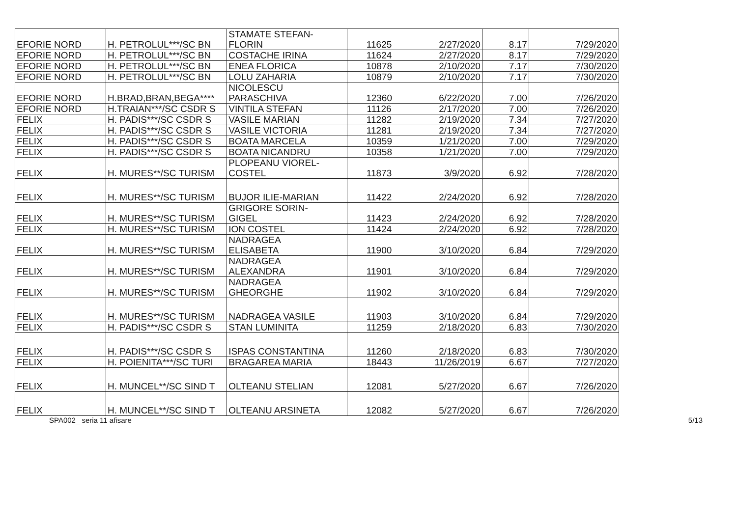| EFORIE NORD | H. PETROLUL***/SC BN | STAMATE STEFAN- FLORIN | 11625 | 2/27/2020 | 8.17 | 7/29/2020 |
| EFORIE NORD | H. PETROLUL***/SC BN | COSTACHE IRINA | 11624 | 2/27/2020 | 8.17 | 7/29/2020 |
| EFORIE NORD | H. PETROLUL***/SC BN | ENEA FLORICA | 10878 | 2/10/2020 | 7.17 | 7/30/2020 |
| EFORIE NORD | H. PETROLUL***/SC BN | LOLU ZAHARIA | 10879 | 2/10/2020 | 7.17 | 7/30/2020 |
| EFORIE NORD | H.BRAD,BRAN,BEGA**** | NICOLESCU PARASCHIVA | 12360 | 6/22/2020 | 7.00 | 7/26/2020 |
| EFORIE NORD | H.TRAIAN***/SC CSDR S | VINTILA STEFAN | 11126 | 2/17/2020 | 7.00 | 7/26/2020 |
| FELIX | H. PADIS***/SC CSDR S | VASILE MARIAN | 11282 | 2/19/2020 | 7.34 | 7/27/2020 |
| FELIX | H. PADIS***/SC CSDR S | VASILE VICTORIA | 11281 | 2/19/2020 | 7.34 | 7/27/2020 |
| FELIX | H. PADIS***/SC CSDR S | BOATA MARCELA | 10359 | 1/21/2020 | 7.00 | 7/29/2020 |
| FELIX | H. PADIS***/SC CSDR S | BOATA NICANDRU | 10358 | 1/21/2020 | 7.00 | 7/29/2020 |
| FELIX | H. MURES**/SC TURISM | PLOPEANU VIOREL- COSTEL | 11873 | 3/9/2020 | 6.92 | 7/28/2020 |
| FELIX | H. MURES**/SC TURISM | BUJOR ILIE-MARIAN | 11422 | 2/24/2020 | 6.92 | 7/28/2020 |
| FELIX | H. MURES**/SC TURISM | GRIGORE SORIN- GIGEL | 11423 | 2/24/2020 | 6.92 | 7/28/2020 |
| FELIX | H. MURES**/SC TURISM | ION COSTEL | 11424 | 2/24/2020 | 6.92 | 7/28/2020 |
| FELIX | H. MURES**/SC TURISM | NADRAGEA ELISABETA | 11900 | 3/10/2020 | 6.84 | 7/29/2020 |
| FELIX | H. MURES**/SC TURISM | NADRAGEA ALEXANDRA | 11901 | 3/10/2020 | 6.84 | 7/29/2020 |
| FELIX | H. MURES**/SC TURISM | NADRAGEA GHEORGHE | 11902 | 3/10/2020 | 6.84 | 7/29/2020 |
| FELIX | H. MURES**/SC TURISM | NADRAGEA VASILE | 11903 | 3/10/2020 | 6.84 | 7/29/2020 |
| FELIX | H. PADIS***/SC CSDR S | STAN LUMINITA | 11259 | 2/18/2020 | 6.83 | 7/30/2020 |
| FELIX | H. PADIS***/SC CSDR S | ISPAS CONSTANTINA | 11260 | 2/18/2020 | 6.83 | 7/30/2020 |
| FELIX | H. POIENITA***/SC TURI | BRAGAREA MARIA | 18443 | 11/26/2019 | 6.67 | 7/27/2020 |
| FELIX | H. MUNCEL**/SC SIND T | OLTEANU STELIAN | 12081 | 5/27/2020 | 6.67 | 7/26/2020 |
| FELIX | H. MUNCEL**/SC SIND T | OLTEANU ARSINETA | 12082 | 5/27/2020 | 6.67 | 7/26/2020 |
SPA002_ seria 11 afisare 5/13